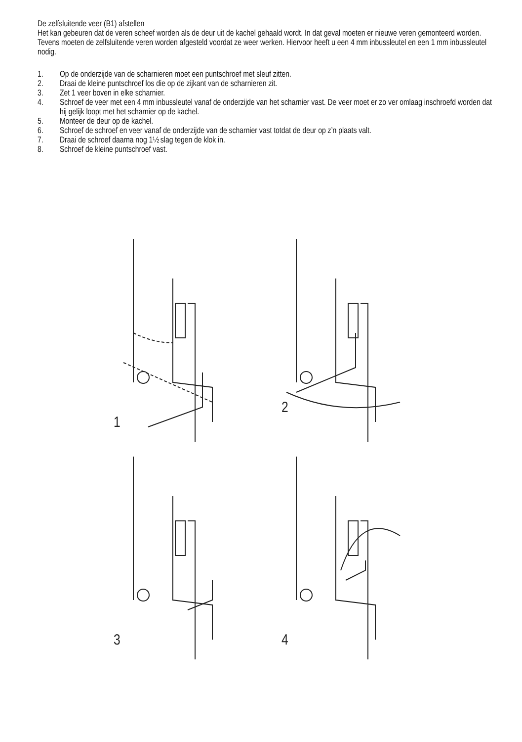De zelfsluitende veer (B1) afstellen
Het kan gebeuren dat de veren scheef worden als de deur uit de kachel gehaald wordt. In dat geval moeten er nieuwe veren gemonteerd worden. Tevens moeten de zelfsluitende veren worden afgesteld voordat ze weer werken. Hiervoor heeft u een 4 mm inbussleutel en een 1 mm inbussleutel nodig.
1. Op de onderzijde van de scharnieren moet een puntschroef met sleuf zitten.
2. Draai de kleine puntschroef los die op de zijkant van de scharnieren zit.
3. Zet 1 veer boven in elke scharnier.
4. Schroef de veer met een 4 mm inbussleutel vanaf de onderzijde van het scharnier vast. De veer moet er zo ver omlaag inschroefd worden dat hij gelijk loopt met het scharnier op de kachel.
5. Monteer de deur op de kachel.
6. Schroef de schroef en veer vanaf de onderzijde van de scharnier vast totdat de deur op z’n plaats valt.
7. Draai de schroef daarna nog 1½ slag tegen de klok in.
8. Schroef de kleine puntschroef vast.
1
2
3
4